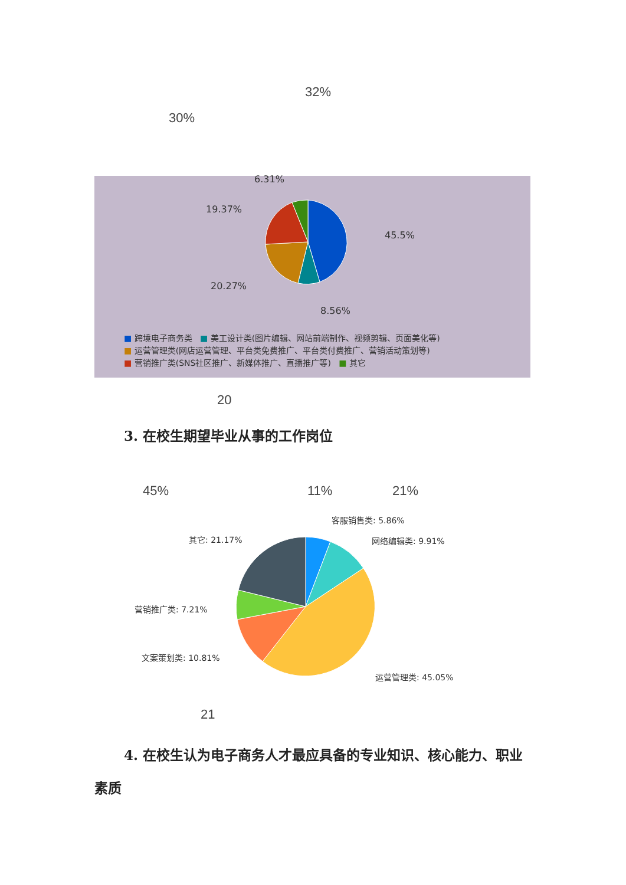32%
30%
6.31%
19.37%
45.5%
20.27%
8.56%
■ 跨境电子商务类 ■ 美工设计类(图片编辑、网站前端制作、视频剪辑、页面美化等)
■ 运营管理类(网店运营管理、平台类免费推广、平台类付费推广、营销活动策划等)
■ 营销推广类(SNS社区推广、新媒体推广、直播推广等) ■ 其它
20
3. 在校生期望毕业从事的工作岗位
45% 11% 21%
客服销售类: 5.86%
其它: 21.17% 网络编辑类: 9.91%
营销推广类: 7.21%
文案策划类: 10.81%
运营管理类: 45.05%
21
4. 在校生认为电子商务人才最应具备的专业知识、核心能力、职业素质